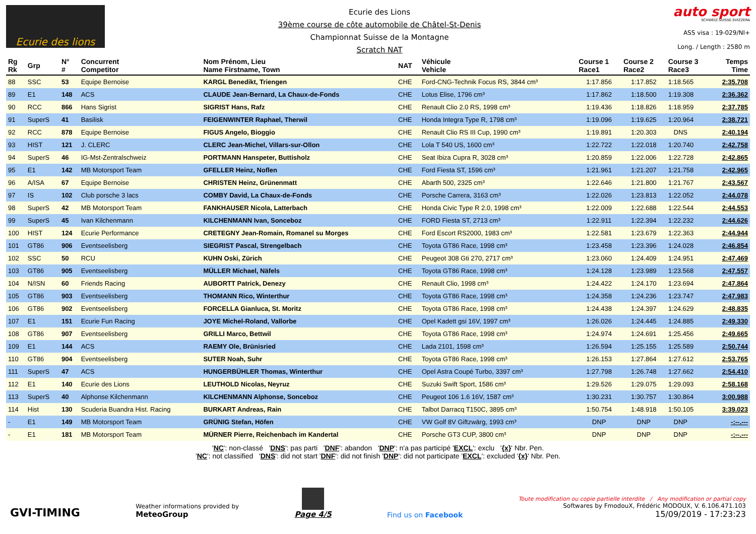Ecurie des lions
Ecurie des Lions
39ème course de côte automobile de Châtel-St-Denis
Championnat Suisse de la Montagne
Scratch NAT
auto sport
SCHWEIZ.SUISSE.SVIZZERA
ASS visa : 19-029/NI+
Long. / Length : 2580 m
| Rg Rk | Grp | N° # | Concurrent Competitor | Nom Prénom, Lieu Name Firstname, Town | NAT | Véhicule Vehicle | Course 1 Race1 | Course 2 Race2 | Course 3 Race3 | Temps Time |
| --- | --- | --- | --- | --- | --- | --- | --- | --- | --- | --- |
| 88 | SSC | 53 | Equipe Bernoise | KARGL Benedikt, Triengen | CHE | Ford-CNG-Technik Focus RS, 3844 cm³ | 1:17.856 | 1:17.852 | 1:18.565 | 2:35.708 |
| 89 | E1 | 148 | ACS | CLAUDE Jean-Bernard, La Chaux-de-Fonds | CHE | Lotus Elise, 1796 cm³ | 1:17.862 | 1:18.500 | 1:19.308 | 2:36.362 |
| 90 | RCC | 866 | Hans Sigrist | SIGRIST Hans, Rafz | CHE | Renault Clio 2.0 RS, 1998 cm³ | 1:19.436 | 1:18.826 | 1:18.959 | 2:37.785 |
| 91 | SuperS | 41 | Basilisk | FEIGENWINTER Raphael, Therwil | CHE | Honda Integra Type R, 1798 cm³ | 1:19.096 | 1:19.625 | 1:20.964 | 2:38.721 |
| 92 | RCC | 878 | Equipe Bernoise | FIGUS Angelo, Bioggio | CHE | Renault Clio RS III Cup, 1990 cm³ | 1:19.891 | 1:20.303 | DNS | 2:40.194 |
| 93 | HIST | 121 | J. CLERC | CLERC Jean-Michel, Villars-sur-Ollon | CHE | Lola T 540 US, 1600 cm³ | 1:22.722 | 1:22.018 | 1:20.740 | 2:42.758 |
| 94 | SuperS | 46 | IG-Mst-Zentralschweiz | PORTMANN Hanspeter, Buttisholz | CHE | Seat Ibiza Cupra R, 3028 cm³ | 1:20.859 | 1:22.006 | 1:22.728 | 2:42.865 |
| 95 | E1 | 142 | MB Motorsport Team | GFELLER Heinz, Noflen | CHE | Ford Fiesta ST, 1596 cm³ | 1:21.961 | 1:21.207 | 1:21.758 | 2:42.965 |
| 96 | A/ISA | 67 | Equipe Bernoise | CHRISTEN Heinz, Grünenmatt | CHE | Abarth 500, 2325 cm³ | 1:22.646 | 1:21.800 | 1:21.767 | 2:43.567 |
| 97 | IS | 102 | Club porsche 3 lacs | COMBY David, La Chaux-de-Fonds | CHE | Porsche Carrera, 3163 cm³ | 1:22.026 | 1:23.813 | 1:22.052 | 2:44.078 |
| 98 | SuperS | 42 | MB Motorsport Team | FANKHAUSER Nicola, Latterbach | CHE | Honda Civic Type R 2.0, 1998 cm³ | 1:22.009 | 1:22.688 | 1:22.544 | 2:44.553 |
| 99 | SuperS | 45 | Ivan Kilchenmann | KILCHENMANN Ivan, Sonceboz | CHE | FORD Fiesta ST, 2713 cm³ | 1:22.911 | 1:22.394 | 1:22.232 | 2:44.626 |
| 100 | HIST | 124 | Ecurie Performance | CRETEGNY Jean-Romain, Romanel su Morges | CHE | Ford Escort RS2000, 1983 cm³ | 1:22.581 | 1:23.679 | 1:22.363 | 2:44.944 |
| 101 | GT86 | 906 | Eventseelisberg | SIEGRIST Pascal, Strengelbach | CHE | Toyota GT86 Race, 1998 cm³ | 1:23.458 | 1:23.396 | 1:24.028 | 2:46.854 |
| 102 | SSC | 50 | RCU | KUHN Oski, Zürich | CHE | Peugeot 308 Gti 270, 2717 cm³ | 1:23.060 | 1:24.409 | 1:24.951 | 2:47.469 |
| 103 | GT86 | 905 | Eventseelisberg | MÜLLER Michael, Näfels | CHE | Toyota GT86 Race, 1998 cm³ | 1:24.128 | 1:23.989 | 1:23.568 | 2:47.557 |
| 104 | N/ISN | 60 | Friends Racing | AUBORTT Patrick, Denezy | CHE | Renault Clio, 1998 cm³ | 1:24.422 | 1:24.170 | 1:23.694 | 2:47.864 |
| 105 | GT86 | 903 | Eventseelisberg | THOMANN Rico, Winterthur | CHE | Toyota GT86 Race, 1998 cm³ | 1:24.358 | 1:24.236 | 1:23.747 | 2:47.983 |
| 106 | GT86 | 902 | Eventseelisberg | FORCELLA Gianluca, St. Moritz | CHE | Toyota GT86 Race, 1998 cm³ | 1:24.438 | 1:24.397 | 1:24.629 | 2:48.835 |
| 107 | E1 | 151 | Ecurie Fun Racing | JOYE Michel-Roland, Vallorbe | CHE | Opel Kadett gsi 16V, 1997 cm³ | 1:26.026 | 1:24.445 | 1:24.885 | 2:49.330 |
| 108 | GT86 | 907 | Eventseelisberg | GRILLI Marco, Bettwil | CHE | Toyota GT86 Race, 1998 cm³ | 1:24.974 | 1:24.691 | 1:25.456 | 2:49.665 |
| 109 | E1 | 144 | ACS | RAEMY Ole, Brünisried | CHE | Lada 2101, 1598 cm³ | 1:26.594 | 1:25.155 | 1:25.589 | 2:50.744 |
| 110 | GT86 | 904 | Eventseelisberg | SUTER Noah, Suhr | CHE | Toyota GT86 Race, 1998 cm³ | 1:26.153 | 1:27.864 | 1:27.612 | 2:53.765 |
| 111 | SuperS | 47 | ACS | HUNGERBÜHLER Thomas, Winterthur | CHE | Opel Astra Coupé Turbo, 3397 cm³ | 1:27.798 | 1:26.748 | 1:27.662 | 2:54.410 |
| 112 | E1 | 140 | Ecurie des Lions | LEUTHOLD Nicolas, Neyruz | CHE | Suzuki Swift Sport, 1586 cm³ | 1:29.526 | 1:29.075 | 1:29.093 | 2:58.168 |
| 113 | SuperS | 40 | Alphonse Kilchenmann | KILCHENMANN Alphonse, Sonceboz | CHE | Peugeot 106 1.6 16V, 1587 cm³ | 1:30.231 | 1:30.757 | 1:30.864 | 3:00.988 |
| 114 | Hist | 130 | Scuderia Buandra Hist. Racing | BURKART Andreas, Rain | CHE | Talbot Darracq T150C, 3895 cm³ | 1:50.754 | 1:48.918 | 1:50.105 | 3:39.023 |
| - | E1 | 149 | MB Motorsport Team | GRÜNIG Stefan, Höfen | CHE | VW Golf 8V Giftzwärg, 1993 cm³ | DNP | DNP | DNP | -:--.--- |
| - | E1 | 181 | MB Motorsport Team | MÜRNER Pierre, Reichenbach im Kandertal | CHE | Porsche GT3 CUP, 3800 cm³ | DNP | DNP | DNP | -:--.--- |
'NC': non-classé 'DNS': pas parti 'DNF': abandon 'DNP': n'a pas participé 'EXCL': exclu '{x}' Nbr. Pen.
'NC': not classified 'DNS': did not start 'DNF': did not finish 'DNP': did not participate 'EXCL': excluded '{x}' Nbr. Pen.
GVI-TIMING
Weather informations provided by
MeteoGroup
Page 4/5
Find us on Facebook
Toute modification ou copie partielle interdite / Any modification or partial copy
Softwares by FmodouX, Frédéric MODOUX, V. 6.106.471.103
15/09/2019 - 17:23:23